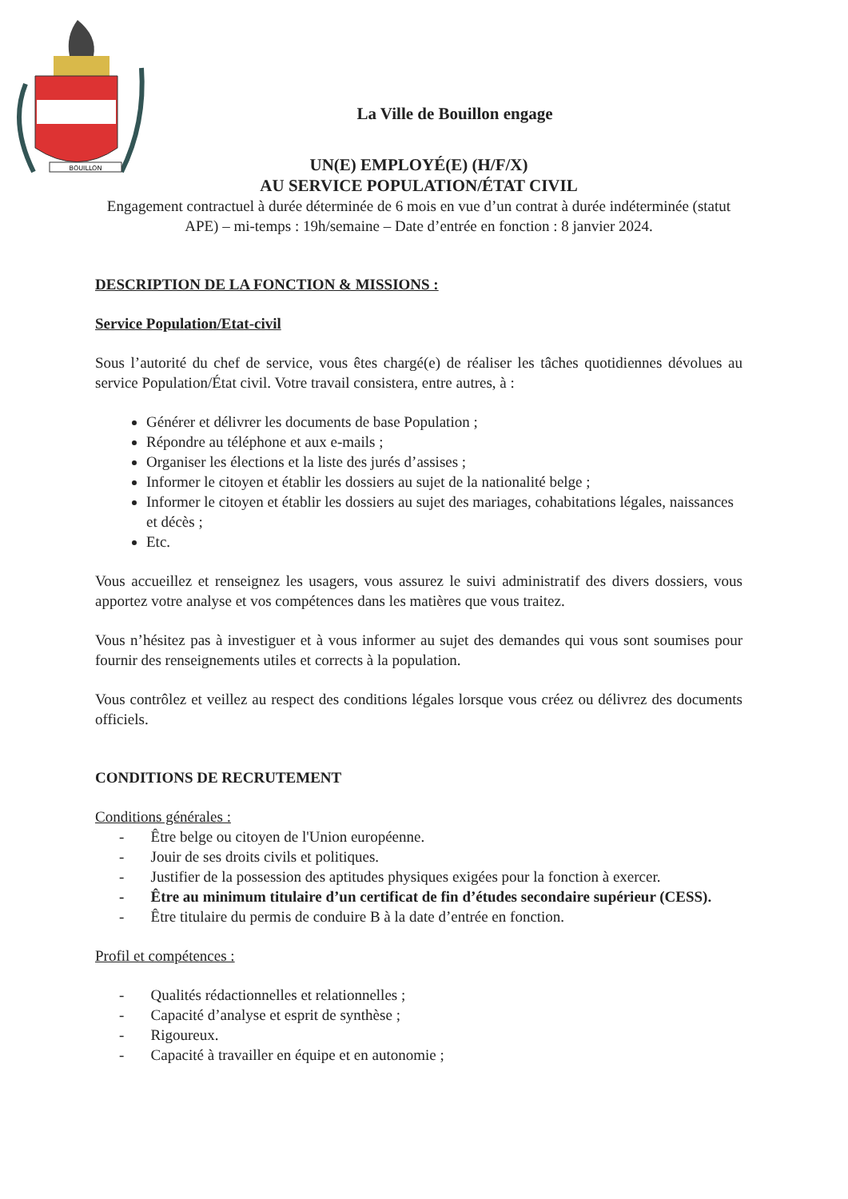BOUILLON
La Ville de Bouillon engage
UN(E) EMPLOYÉ(E) (H/F/X)
AU SERVICE POPULATION/ÉTAT CIVIL
Engagement contractuel à durée déterminée de 6 mois en vue d’un contrat à durée indéterminée (statut APE) – mi-temps : 19h/semaine – Date d’entrée en fonction : 8 janvier 2024.
DESCRIPTION DE LA FONCTION & MISSIONS :
Service Population/Etat-civil
Sous l’autorité du chef de service, vous êtes chargé(e) de réaliser les tâches quotidiennes dévolues au service Population/État civil. Votre travail consistera, entre autres, à :
Générer et délivrer les documents de base Population ;
Répondre au téléphone et aux e-mails ;
Organiser les élections et la liste des jurés d’assises ;
Informer le citoyen et établir les dossiers au sujet de la nationalité belge ;
Informer le citoyen et établir les dossiers au sujet des mariages, cohabitations légales, naissances et décès ;
Etc.
Vous accueillez et renseignez les usagers, vous assurez le suivi administratif des divers dossiers, vous apportez votre analyse et vos compétences dans les matières que vous traitez.
Vous n’hésitez pas à investiguer et à vous informer au sujet des demandes qui vous sont soumises pour fournir des renseignements utiles et corrects à la population.
Vous contrôlez et veillez au respect des conditions légales lorsque vous créez ou délivrez des documents officiels.
CONDITIONS DE RECRUTEMENT
Conditions générales :
- Être belge ou citoyen de l'Union européenne.
- Jouir de ses droits civils et politiques.
- Justifier de la possession des aptitudes physiques exigées pour la fonction à exercer.
- Être au minimum titulaire d’un certificat de fin d’études secondaire supérieur (CESS).
- Être titulaire du permis de conduire B à la date d’entrée en fonction.
Profil et compétences :
- Qualités rédactionnelles et relationnelles ;
- Capacité d’analyse et esprit de synthèse ;
- Rigoureux.
- Capacité à travailler en équipe et en autonomie ;